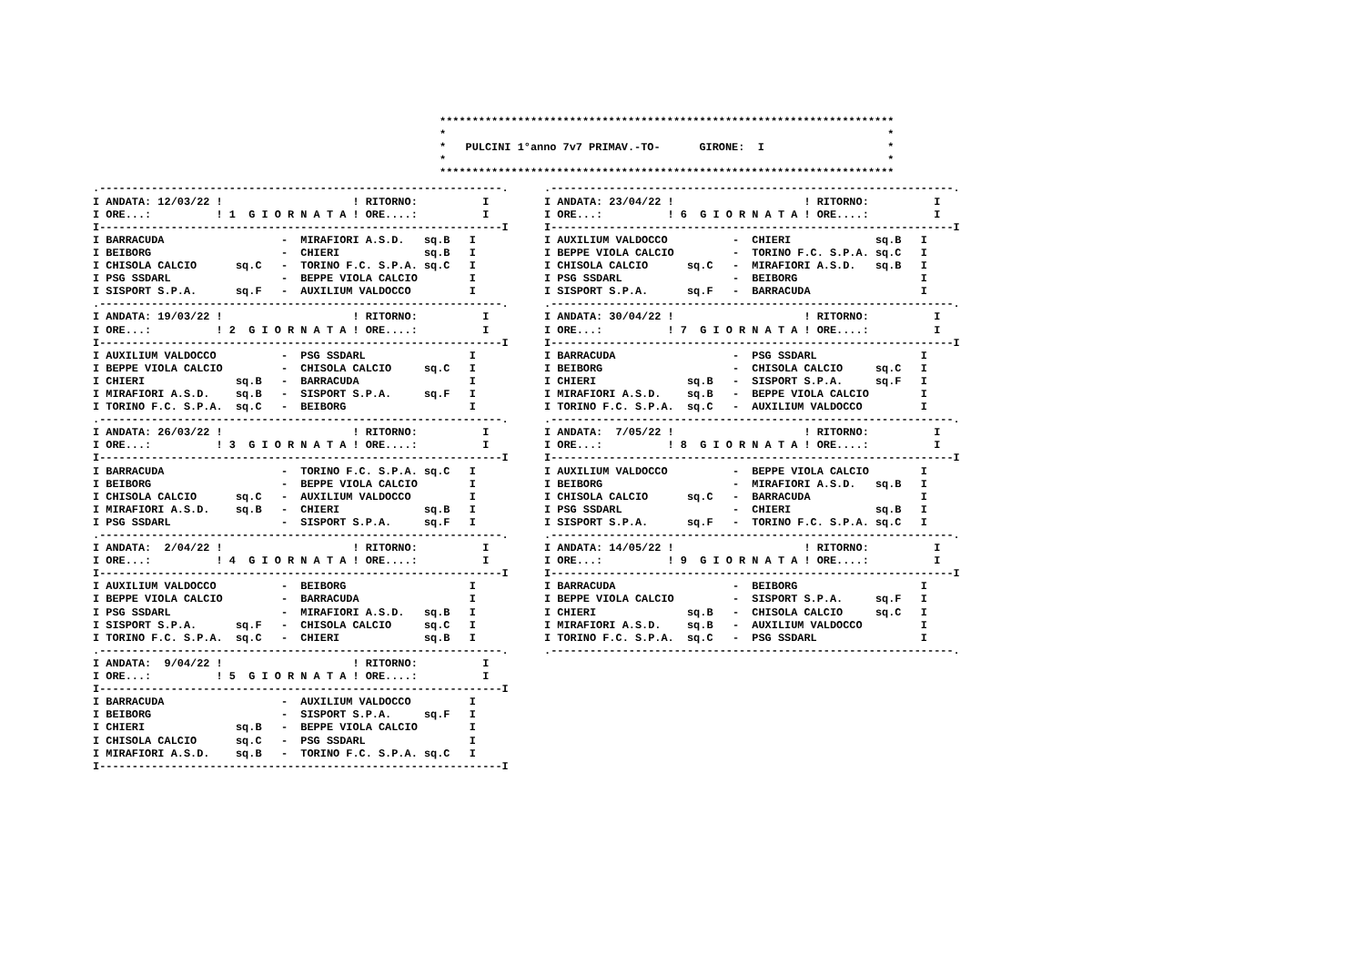**********************************************************************
*                                                                    *
*   PULCINI 1°anno 7v7 PRIMAV.-TO-      GIRONE:  I                   *
*                                                                    *
**********************************************************************
.--------------------------------------------------------------.
I ANDATA: 12/03/22 !                    ! RITORNO:          I
I ORE...:          ! 1  G I O R N A T A ! ORE....:          I
I--------------------------------------------------------------I
I BARRACUDA                  -  MIRAFIORI A.S.D.   sq.B   I
I BEIBORG                    -  CHIERI             sq.B   I
I CHISOLA CALCIO      sq.C   -  TORINO F.C. S.P.A. sq.C   I
I PSG SSDARL                 -  BEPPE VIOLA CALCIO        I
I SISPORT S.P.A.      sq.F   -  AUXILIUM VALDOCCO         I
.--------------------------------------------------------------.
I ANDATA: 19/03/22 !                    ! RITORNO:          I
I ORE...:          ! 2  G I O R N A T A ! ORE....:          I
I--------------------------------------------------------------I
I AUXILIUM VALDOCCO          -  PSG SSDARL                I
I BEPPE VIOLA CALCIO         -  CHISOLA CALCIO     sq.C   I
I CHIERI              sq.B   -  BARRACUDA                 I
I MIRAFIORI A.S.D.    sq.B   -  SISPORT S.P.A.     sq.F   I
I TORINO F.C. S.P.A.  sq.C   -  BEIBORG                   I
.--------------------------------------------------------------.
I ANDATA: 26/03/22 !                    ! RITORNO:          I
I ORE...:          ! 3  G I O R N A T A ! ORE....:          I
I--------------------------------------------------------------I
I BARRACUDA                  -  TORINO F.C. S.P.A. sq.C   I
I BEIBORG                    -  BEPPE VIOLA CALCIO        I
I CHISOLA CALCIO      sq.C   -  AUXILIUM VALDOCCO         I
I MIRAFIORI A.S.D.    sq.B   -  CHIERI             sq.B   I
I PSG SSDARL                 -  SISPORT S.P.A.     sq.F   I
.--------------------------------------------------------------.
I ANDATA:  2/04/22 !                    ! RITORNO:          I
I ORE...:          ! 4  G I O R N A T A ! ORE....:          I
I--------------------------------------------------------------I
I AUXILIUM VALDOCCO          -  BEIBORG                   I
I BEPPE VIOLA CALCIO         -  BARRACUDA                 I
I PSG SSDARL                 -  MIRAFIORI A.S.D.   sq.B   I
I SISPORT S.P.A.      sq.F   -  CHISOLA CALCIO     sq.C   I
I TORINO F.C. S.P.A.  sq.C   -  CHIERI             sq.B   I
.--------------------------------------------------------------.
I ANDATA:  9/04/22 !                    ! RITORNO:          I
I ORE...:          ! 5  G I O R N A T A ! ORE....:          I
I--------------------------------------------------------------I
I BARRACUDA                  -  AUXILIUM VALDOCCO         I
I BEIBORG                    -  SISPORT S.P.A.     sq.F   I
I CHIERI              sq.B   -  BEPPE VIOLA CALCIO        I
I CHISOLA CALCIO      sq.C   -  PSG SSDARL                I
I MIRAFIORI A.S.D.    sq.B   -  TORINO F.C. S.P.A. sq.C   I
I--------------------------------------------------------------I
.--------------------------------------------------------------.
I ANDATA: 23/04/22 !                    ! RITORNO:          I
I ORE...:          ! 6  G I O R N A T A ! ORE....:          I
I--------------------------------------------------------------I
I AUXILIUM VALDOCCO          -  CHIERI             sq.B   I
I BEPPE VIOLA CALCIO         -  TORINO F.C. S.P.A. sq.C   I
I CHISOLA CALCIO      sq.C   -  MIRAFIORI A.S.D.   sq.B   I
I PSG SSDARL                 -  BEIBORG                   I
I SISPORT S.P.A.      sq.F   -  BARRACUDA                 I
.--------------------------------------------------------------.
I ANDATA: 30/04/22 !                    ! RITORNO:          I
I ORE...:          ! 7  G I O R N A T A ! ORE....:          I
I--------------------------------------------------------------I
I BARRACUDA                  -  PSG SSDARL                I
I BEIBORG                    -  CHISOLA CALCIO     sq.C   I
I CHIERI              sq.B   -  SISPORT S.P.A.     sq.F   I
I MIRAFIORI A.S.D.    sq.B   -  BEPPE VIOLA CALCIO        I
I TORINO F.C. S.P.A.  sq.C   -  AUXILIUM VALDOCCO         I
.--------------------------------------------------------------.
I ANDATA:  7/05/22 !                    ! RITORNO:          I
I ORE...:          ! 8  G I O R N A T A ! ORE....:          I
I--------------------------------------------------------------I
I AUXILIUM VALDOCCO          -  BEPPE VIOLA CALCIO        I
I BEIBORG                    -  MIRAFIORI A.S.D.   sq.B   I
I CHISOLA CALCIO      sq.C   -  BARRACUDA                 I
I PSG SSDARL                 -  CHIERI             sq.B   I
I SISPORT S.P.A.      sq.F   -  TORINO F.C. S.P.A. sq.C   I
.--------------------------------------------------------------.
I ANDATA: 14/05/22 !                    ! RITORNO:          I
I ORE...:          ! 9  G I O R N A T A ! ORE....:          I
I--------------------------------------------------------------I
I BARRACUDA                  -  BEIBORG                   I
I BEPPE VIOLA CALCIO         -  SISPORT S.P.A.     sq.F   I
I CHIERI              sq.B   -  CHISOLA CALCIO     sq.C   I
I MIRAFIORI A.S.D.    sq.B   -  AUXILIUM VALDOCCO         I
I TORINO F.C. S.P.A.  sq.C   -  PSG SSDARL                I
.--------------------------------------------------------------.